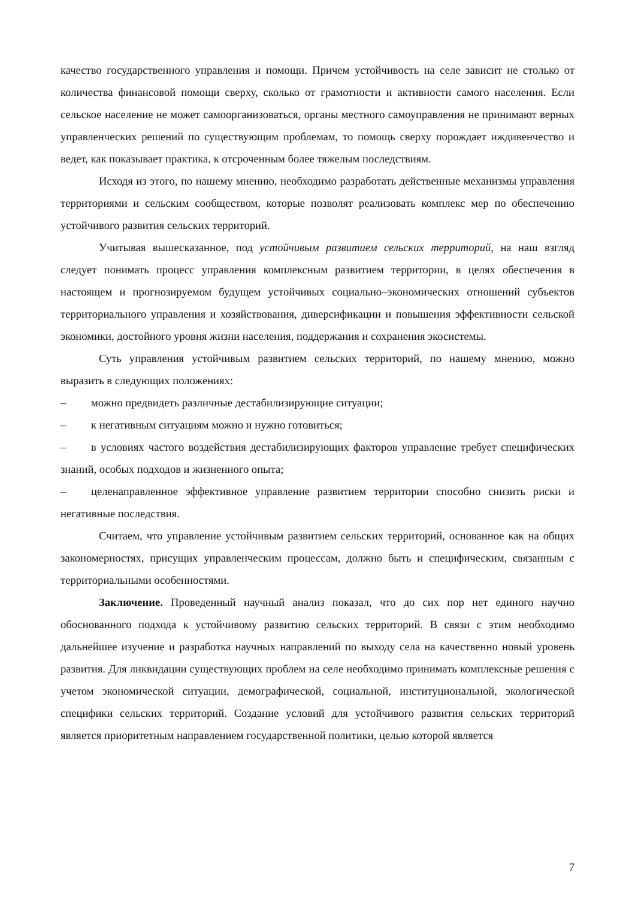качество государственного управления и помощи. Причем устойчивость на селе зависит не столько от количества финансовой помощи сверху, сколько от грамотности и активности самого населения. Если сельское население не может самоорганизоваться, органы местного самоуправления не принимают верных управленческих решений по существующим проблемам, то помощь сверху порождает иждивенчество и ведет, как показывает практика, к отсроченным более тяжелым последствиям.
Исходя из этого, по нашему мнению, необходимо разработать действенные механизмы управления территориями и сельским сообществом, которые позволят реализовать комплекс мер по обеспечению устойчивого развития сельских территорий.
Учитывая вышесказанное, под устойчивым развитием сельских территорий, на наш взгляд следует понимать процесс управления комплексным развитием территории, в целях обеспечения в настоящем и прогнозируемом будущем устойчивых социально–экономических отношений субъектов территориального управления и хозяйствования, диверсификации и повышения эффективности сельской экономики, достойного уровня жизни населения, поддержания и сохранения экосистемы.
Суть управления устойчивым развитием сельских территорий, по нашему мнению, можно выразить в следующих положениях:
– можно предвидеть различные дестабилизирующие ситуации;
– к негативным ситуациям можно и нужно готовиться;
– в условиях частого воздействия дестабилизирующих факторов управление требует специфических знаний, особых подходов и жизненного опыта;
– целенаправленное эффективное управление развитием территории способно снизить риски и негативные последствия.
Считаем, что управление устойчивым развитием сельских территорий, основанное как на общих закономерностях, присущих управленческим процессам, должно быть и специфическим, связанным с территориальными особенностями.
Заключение. Проведенный научный анализ показал, что до сих пор нет единого научно обоснованного подхода к устойчивому развитию сельских территорий. В связи с этим необходимо дальнейшее изучение и разработка научных направлений по выходу села на качественно новый уровень развития. Для ликвидации существующих проблем на селе необходимо принимать комплексные решения с учетом экономической ситуации, демографической, социальной, институциональной, экологической специфики сельских территорий. Создание условий для устойчивого развития сельских территорий является приоритетным направлением государственной политики, целью которой является
7